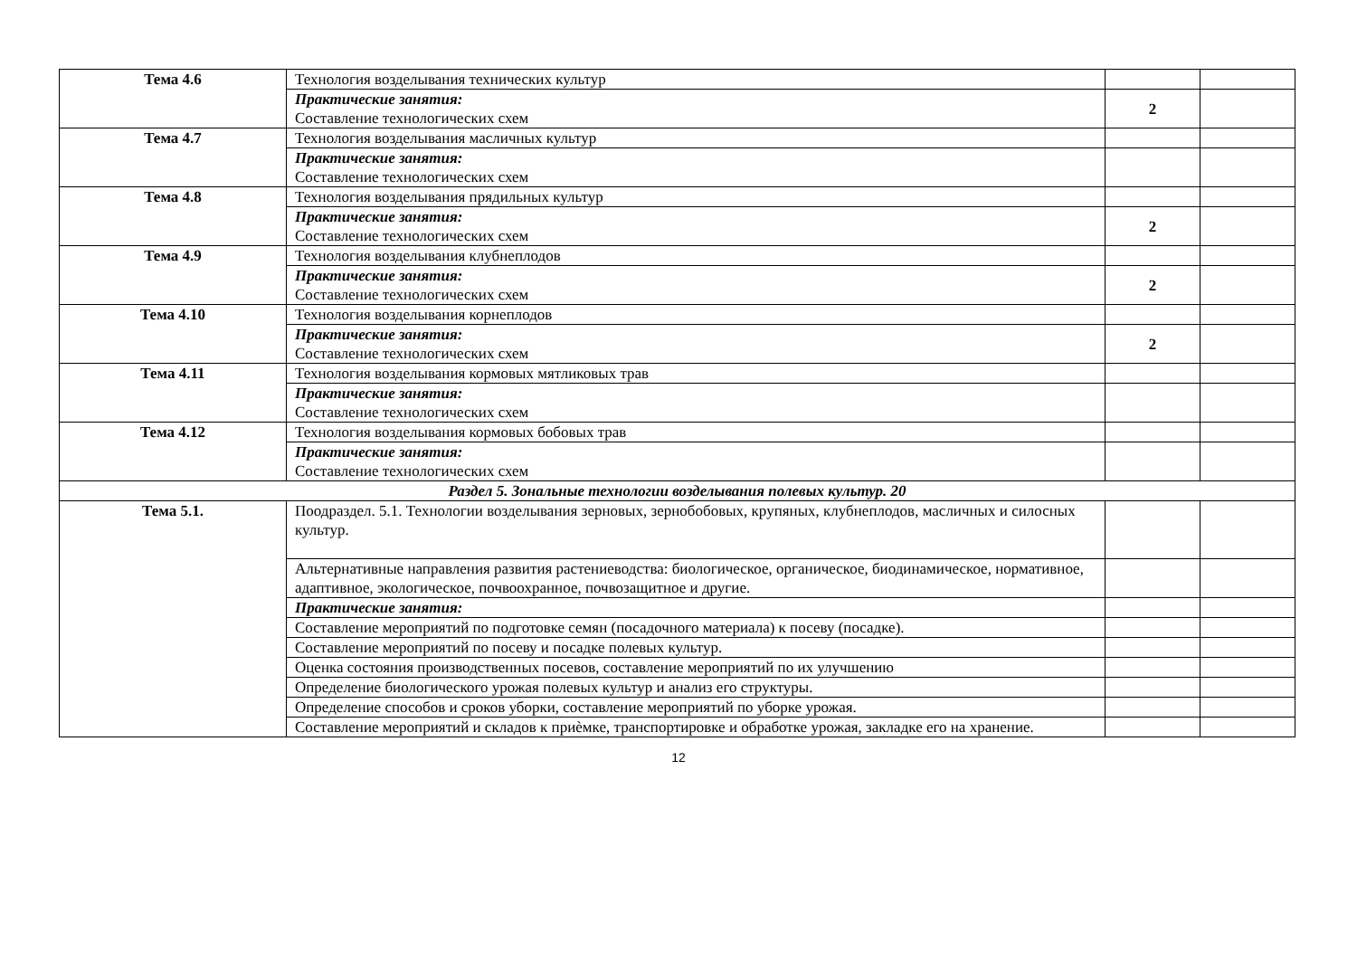| Тема 4.6 | Технология возделывания технических культур | | |
| | Практические занятия: Составление технологических схем | 2 | |
| Тема 4.7 | Технология возделывания масличных культур | | |
| | Практические занятия: Составление технологических схем | | |
| Тема 4.8 | Технология возделывания прядильных культур | | |
| | Практические занятия: Составление технологических схем | 2 | |
| Тема 4.9 | Технология возделывания клубнеплодов | | |
| | Практические занятия: Составление технологических схем | 2 | |
| Тема 4.10 | Технология возделывания корнеплодов | | |
| | Практические занятия: Составление технологических схем | 2 | |
| Тема 4.11 | Технология возделывания кормовых мятликовых трав | | |
| | Практические занятия: Составление технологических схем | | |
| Тема 4.12 | Технология возделывания кормовых бобовых трав | | |
| | Практические занятия: Составление технологических схем | | |
| Раздел 5. Зональные технологии возделывания полевых культур. 20 | | | |
| Тема 5.1. | Поодраздел. 5.1. Технологии возделывания зерновых, зернобобовых, крупяных, клубнеплодов, масличных и силосных культур. | | |
| | Альтернативные направления развития растениеводства: биологическое, органическое, биодинамическое, нормативное, адаптивное, экологическое, почвоохранное, почвозащитное и другие. | | |
| | Практические занятия: | | |
| | Составление мероприятий по подготовке семян (посадочного материала) к посеву (посадке). | | |
| | Составление мероприятий по посеву и посадке полевых культур. | | |
| | Оценка состояния производственных посевов, составление мероприятий по их улучшению | | |
| | Определение биологического урожая полевых культур и анализ его структуры. | | |
| | Определение способов и сроков уборки, составление мероприятий по уборке урожая. | | |
| | Составление мероприятий и складов к приѐмке, транспортировке и обработке урожая, закладке его на хранение. | | |
12